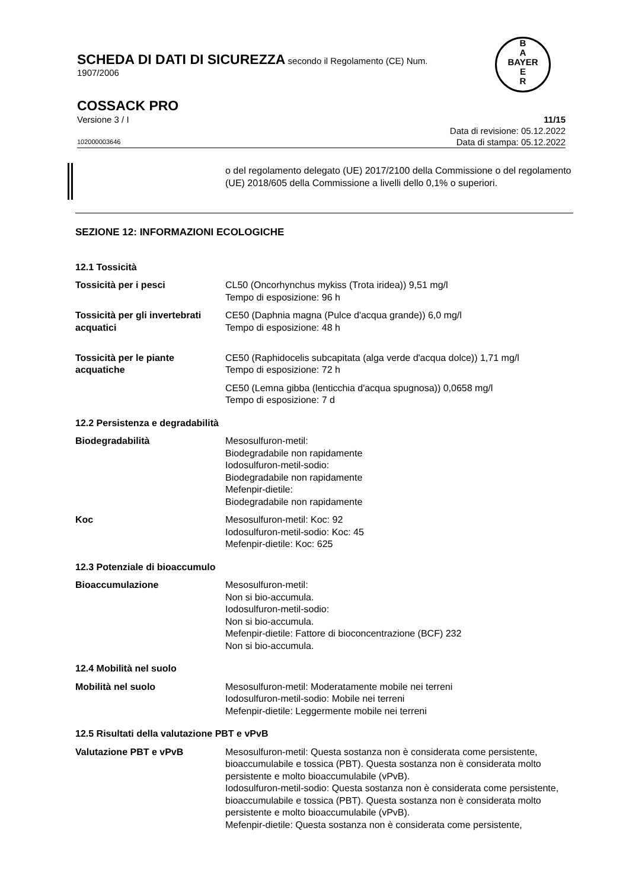SCHEDA DI DATI DI SICUREZZA secondo il Regolamento (CE) Num.
1907/2006
B
A
BAYER
E
R
COSSACK PRO
Versione 3 / I 11/15
Data di revisione: 05.12.2022
102000003646 Data di stampa: 05.12.2022
o del regolamento delegato (UE) 2017/2100 della Commissione o del regolamento (UE) 2018/605 della Commissione a livelli dello 0,1% o superiori.
SEZIONE 12: INFORMAZIONI ECOLOGICHE
12.1 Tossicità
| Tossicità per i pesci | CL50 (Oncorhynchus mykiss (Trota iridea)) 9,51 mg/l Tempo di esposizione: 96 h |
| Tossicità per gli invertebrati acquatici | CE50 (Daphnia magna (Pulce d'acqua grande)) 6,0 mg/l Tempo di esposizione: 48 h |
| Tossicità per le piante acquatiche | CE50 (Raphidocelis subcapitata (alga verde d'acqua dolce)) 1,71 mg/l Tempo di esposizione: 72 h |
| | CE50 (Lemna gibba (lenticchia d'acqua spugnosa)) 0,0658 mg/l Tempo di esposizione: 7 d |
12.2 Persistenza e degradabilità
| Biodegradabilità | Mesosulfuron-metil: Biodegradabile non rapidamente Iodosulfuron-metil-sodio: Biodegradabile non rapidamente Mefenpir-dietile: Biodegradabile non rapidamente |
| Koc | Mesosulfuron-metil: Koc: 92 Iodosulfuron-metil-sodio: Koc: 45 Mefenpir-dietile: Koc: 625 |
12.3 Potenziale di bioaccumulo
| Bioaccumulazione | Mesosulfuron-metil: Non si bio-accumula. Iodosulfuron-metil-sodio: Non si bio-accumula. Mefenpir-dietile: Fattore di bioconcentrazione (BCF) 232 Non si bio-accumula. |
12.4 Mobilità nel suolo
| Mobilità nel suolo | Mesosulfuron-metil: Moderatamente mobile nei terreni Iodosulfuron-metil-sodio: Mobile nei terreni Mefenpir-dietile: Leggermente mobile nei terreni |
12.5 Risultati della valutazione PBT e vPvB
| Valutazione PBT e vPvB | Mesosulfuron-metil: Questa sostanza non è considerata come persistente, bioaccumulabile e tossica (PBT). Questa sostanza non è considerata molto persistente e molto bioaccumulabile (vPvB). Iodosulfuron-metil-sodio: Questa sostanza non è considerata come persistente, bioaccumulabile e tossica (PBT). Questa sostanza non è considerata molto persistente e molto bioaccumulabile (vPvB). Mefenpir-dietile: Questa sostanza non è considerata come persistente, |